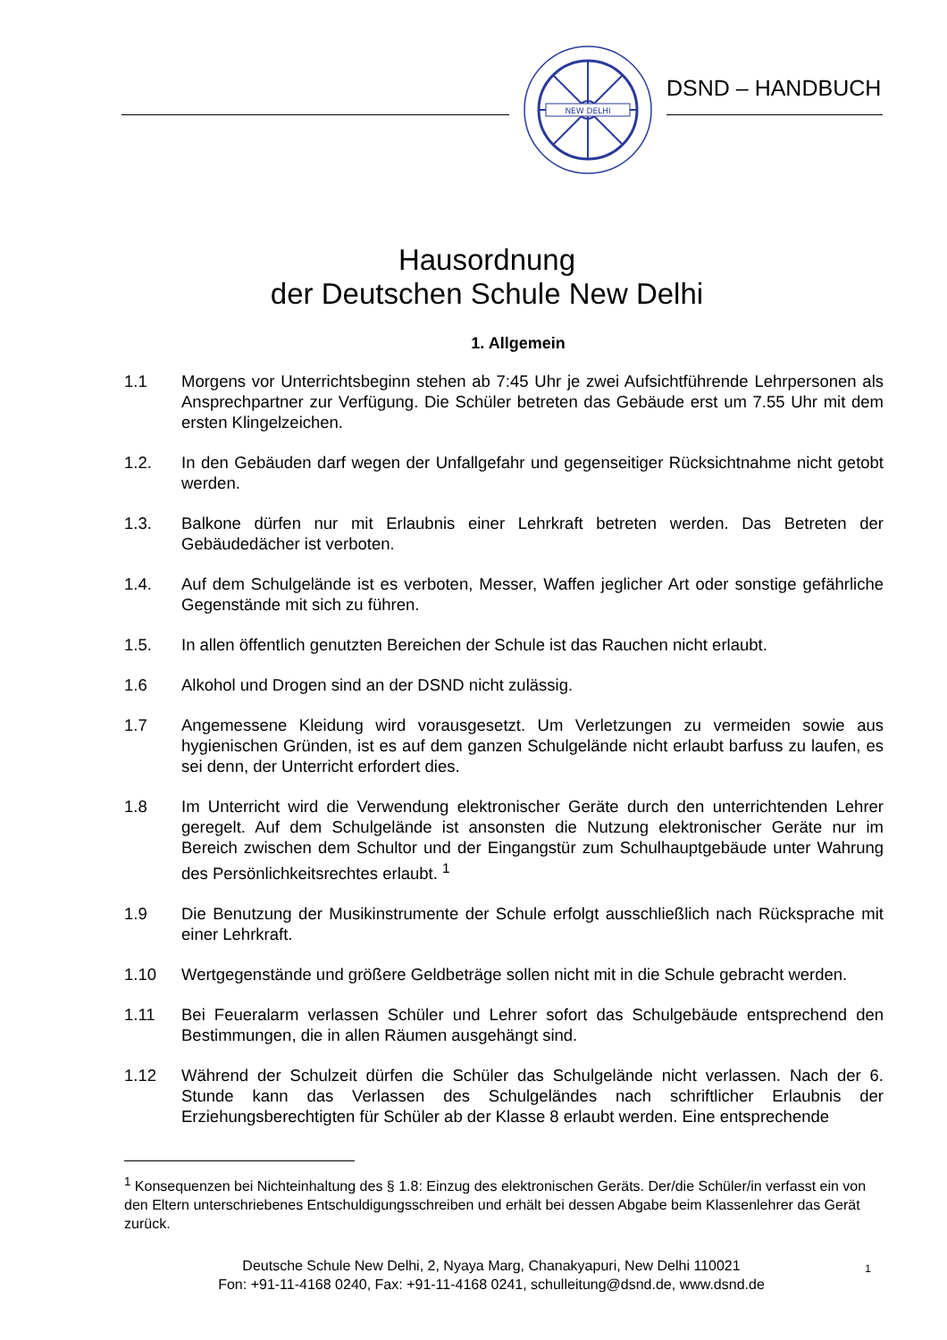NEW DELHI
DSND – HANDBUCH
Hausordnung
der Deutschen Schule New Delhi
1. Allgemein
1.1 Morgens vor Unterrichtsbeginn stehen ab 7:45 Uhr je zwei Aufsichtführende Lehrpersonen als Ansprechpartner zur Verfügung. Die Schüler betreten das Gebäude erst um 7.55 Uhr mit dem ersten Klingelzeichen.
1.2. In den Gebäuden darf wegen der Unfallgefahr und gegenseitiger Rücksichtnahme nicht getobt werden.
1.3. Balkone dürfen nur mit Erlaubnis einer Lehrkraft betreten werden. Das Betreten der Gebäudedächer ist verboten.
1.4. Auf dem Schulgelände ist es verboten, Messer, Waffen jeglicher Art oder sonstige gefährliche Gegenstände mit sich zu führen.
1.5. In allen öffentlich genutzten Bereichen der Schule ist das Rauchen nicht erlaubt.
1.6 Alkohol und Drogen sind an der DSND nicht zulässig.
1.7 Angemessene Kleidung wird vorausgesetzt. Um Verletzungen zu vermeiden sowie aus hygienischen Gründen, ist es auf dem ganzen Schulgelände nicht erlaubt barfuss zu laufen, es sei denn, der Unterricht erfordert dies.
1.8 Im Unterricht wird die Verwendung elektronischer Geräte durch den unterrichtenden Lehrer geregelt. Auf dem Schulgelände ist ansonsten die Nutzung elektronischer Geräte nur im Bereich zwischen dem Schultor und der Eingangstür zum Schulhauptgebäude unter Wahrung des Persönlichkeitsrechtes erlaubt. <sup>1</sup>
1.9 Die Benutzung der Musikinstrumente der Schule erfolgt ausschließlich nach Rücksprache mit einer Lehrkraft.
1.10 Wertgegenstände und größere Geldbeträge sollen nicht mit in die Schule gebracht werden.
1.11 Bei Feueralarm verlassen Schüler und Lehrer sofort das Schulgebäude entsprechend den Bestimmungen, die in allen Räumen ausgehängt sind.
1.12 Während der Schulzeit dürfen die Schüler das Schulgelände nicht verlassen. Nach der 6. Stunde kann das Verlassen des Schulgeländes nach schriftlicher Erlaubnis der Erziehungsberechtigten für Schüler ab der Klasse 8 erlaubt werden. Eine entsprechende
<sup>1</sup> Konsequenzen bei Nichteinhaltung des § 1.8: Einzug des elektronischen Geräts. Der/die Schüler/in verfasst ein von den Eltern unterschriebenes Entschuldigungsschreiben und erhält bei dessen Abgabe beim Klassenlehrer das Gerät zurück.
Deutsche Schule New Delhi, 2, Nyaya Marg, Chanakyapuri, New Delhi 110021
Fon: +91-11-4168 0240, Fax: +91-11-4168 0241, schulleitung@dsnd.de, www.dsnd.de
1